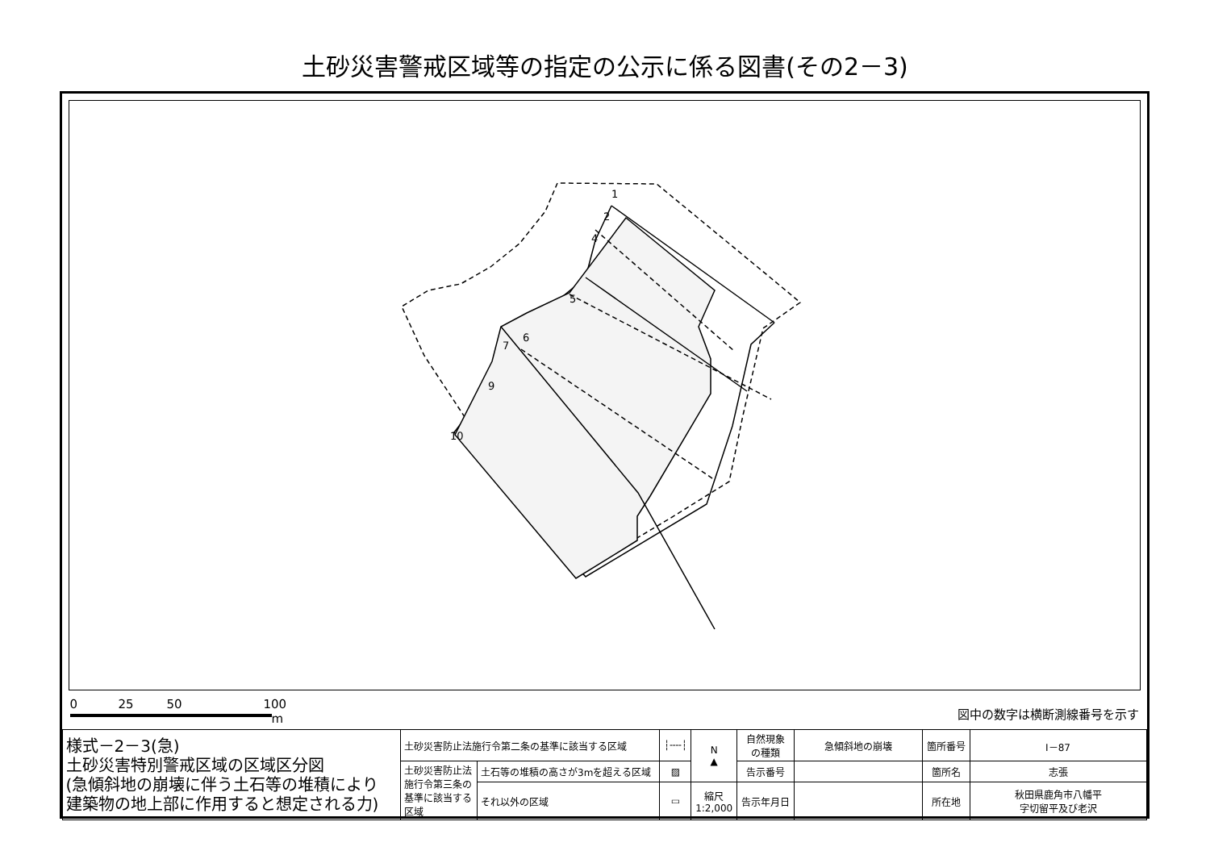土砂災害警戒区域等の指定の公示に係る図書(その2－3)
1
2
4
5
6
7
9
10
0 25 50 100
m
図中の数字は横断測線番号を示す
| 様式－2－3(急) 土砂災害特別警戒区域の区域区分図 (急傾斜地の崩壊に伴う土石等の堆積により 建築物の地上部に作用すると想定される力) | 土砂災害防止法施行令第二条の基準に該当する区域 | | ┆╌╌┆ | N ▲ | 自然現象 の種類 | 急傾斜地の崩壊 | 箇所番号 | I－87 |
| | 土砂災害防止法 施行令第三条の 基準に該当する 区域 | 土石等の堆積の高さが3mを超える区域 | ▨ | | 告示番号 | | 箇所名 | 志張 |
| | | それ以外の区域 | ▭ | 縮尺 1:2,000 | 告示年月日 | | 所在地 | 秋田県鹿角市八幡平 字切留平及び老沢 |